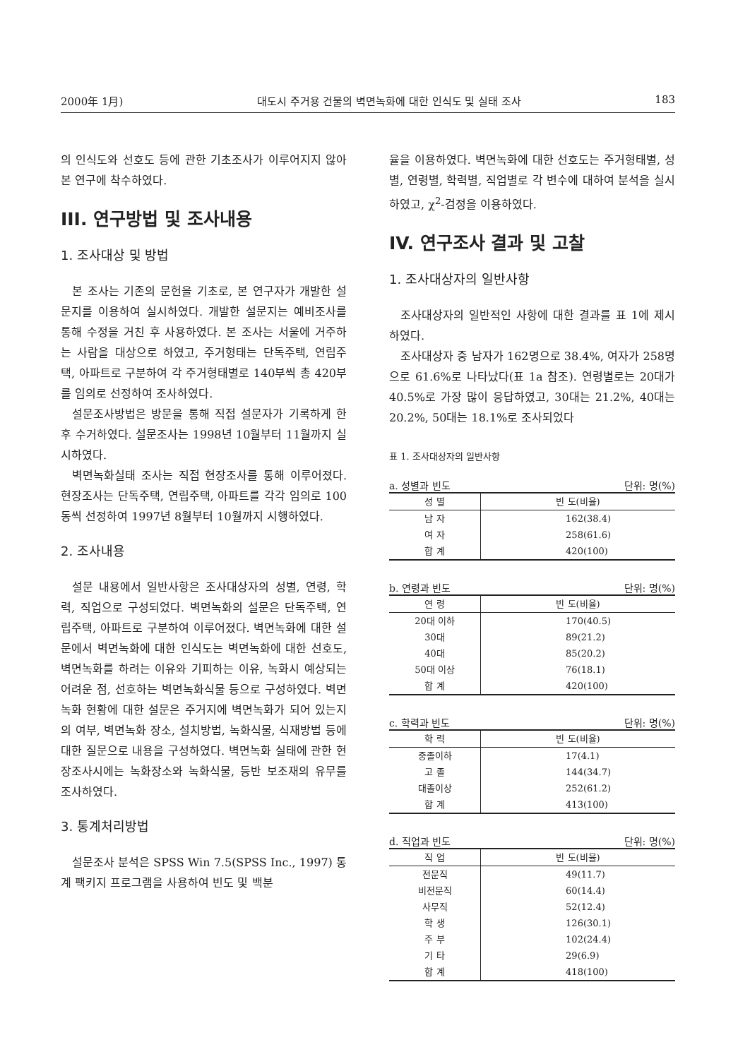2000年 1月) 대도시 주거용 건물의 벽면녹화에 대한 인식도 및 실태 조사 183
의 인식도와 선호도 등에 관한 기초조사가 이루어지지 않아 본 연구에 착수하였다.
III. 연구방법 및 조사내용
1. 조사대상 및 방법
본 조사는 기존의 문헌을 기초로, 본 연구자가 개발한 설문지를 이용하여 실시하였다. 개발한 설문지는 예비조사를 통해 수정을 거친 후 사용하였다. 본 조사는 서울에 거주하는 사람을 대상으로 하였고, 주거형태는 단독주택, 연립주택, 아파트로 구분하여 각 주거형태별로 140부씩 총 420부를 임의로 선정하여 조사하였다.
설문조사방법은 방문을 통해 직접 설문자가 기록하게 한 후 수거하였다. 설문조사는 1998년 10월부터 11월까지 실시하였다.
벽면녹화실태 조사는 직접 현장조사를 통해 이루어졌다. 현장조사는 단독주택, 연립주택, 아파트를 각각 임의로 100동씩 선정하여 1997년 8월부터 10월까지 시행하였다.
2. 조사내용
설문 내용에서 일반사항은 조사대상자의 성별, 연령, 학력, 직업으로 구성되었다. 벽면녹화의 설문은 단독주택, 연립주택, 아파트로 구분하여 이루어졌다. 벽면녹화에 대한 설문에서 벽면녹화에 대한 인식도는 벽면녹화에 대한 선호도, 벽면녹화를 하려는 이유와 기피하는 이유, 녹화시 예상되는 어려운 점, 선호하는 벽면녹화식물 등으로 구성하였다. 벽면녹화 현황에 대한 설문은 주거지에 벽면녹화가 되어 있는지의 여부, 벽면녹화 장소, 설치방법, 녹화식물, 식재방법 등에 대한 질문으로 내용을 구성하였다. 벽면녹화 실태에 관한 현장조사시에는 녹화장소와 녹화식물, 등반 보조재의 유무를 조사하였다.
3. 통계처리방법
설문조사 분석은 SPSS Win 7.5(SPSS Inc., 1997) 통계 팩키지 프로그램을 사용하여 빈도 및 백분
율을 이용하였다. 벽면녹화에 대한 선호도는 주거형태별, 성별, 연령별, 학력별, 직업별로 각 변수에 대하여 분석을 실시하였고, χ<sup>2</sup>-검정을 이용하였다.
IV. 연구조사 결과 및 고찰
1. 조사대상자의 일반사항
조사대상자의 일반적인 사항에 대한 결과를 표 1에 제시하였다.
조사대상자 중 남자가 162명으로 38.4%, 여자가 258명으로 61.6%로 나타났다(표 1a 참조). 연령별로는 20대가 40.5%로 가장 많이 응답하였고, 30대는 21.2%, 40대는 20.2%, 50대는 18.1%로 조사되었다
표 1. 조사대상자의 일반사항
a. 성별과 빈도 단위: 명(%)
| 성 별 | 빈 도(비율) |
| --- | --- |
| 남 자 | 162(38.4) |
| 여 자 | 258(61.6) |
| 합 계 | 420(100) |
b. 연령과 빈도 단위: 명(%)
| 연 령 | 빈 도(비율) |
| --- | --- |
| 20대 이하 | 170(40.5) |
| 30대 | 89(21.2) |
| 40대 | 85(20.2) |
| 50대 이상 | 76(18.1) |
| 합 계 | 420(100) |
c. 학력과 빈도 단위: 명(%)
| 학 력 | 빈 도(비율) |
| --- | --- |
| 중졸이하 | 17(4.1) |
| 고 졸 | 144(34.7) |
| 대졸이상 | 252(61.2) |
| 합 계 | 413(100) |
d. 직업과 빈도 단위: 명(%)
| 직 업 | 빈 도(비율) |
| --- | --- |
| 전문직 | 49(11.7) |
| 비전문직 | 60(14.4) |
| 사무직 | 52(12.4) |
| 학 생 | 126(30.1) |
| 주 부 | 102(24.4) |
| 기 타 | 29(6.9) |
| 합 계 | 418(100) |